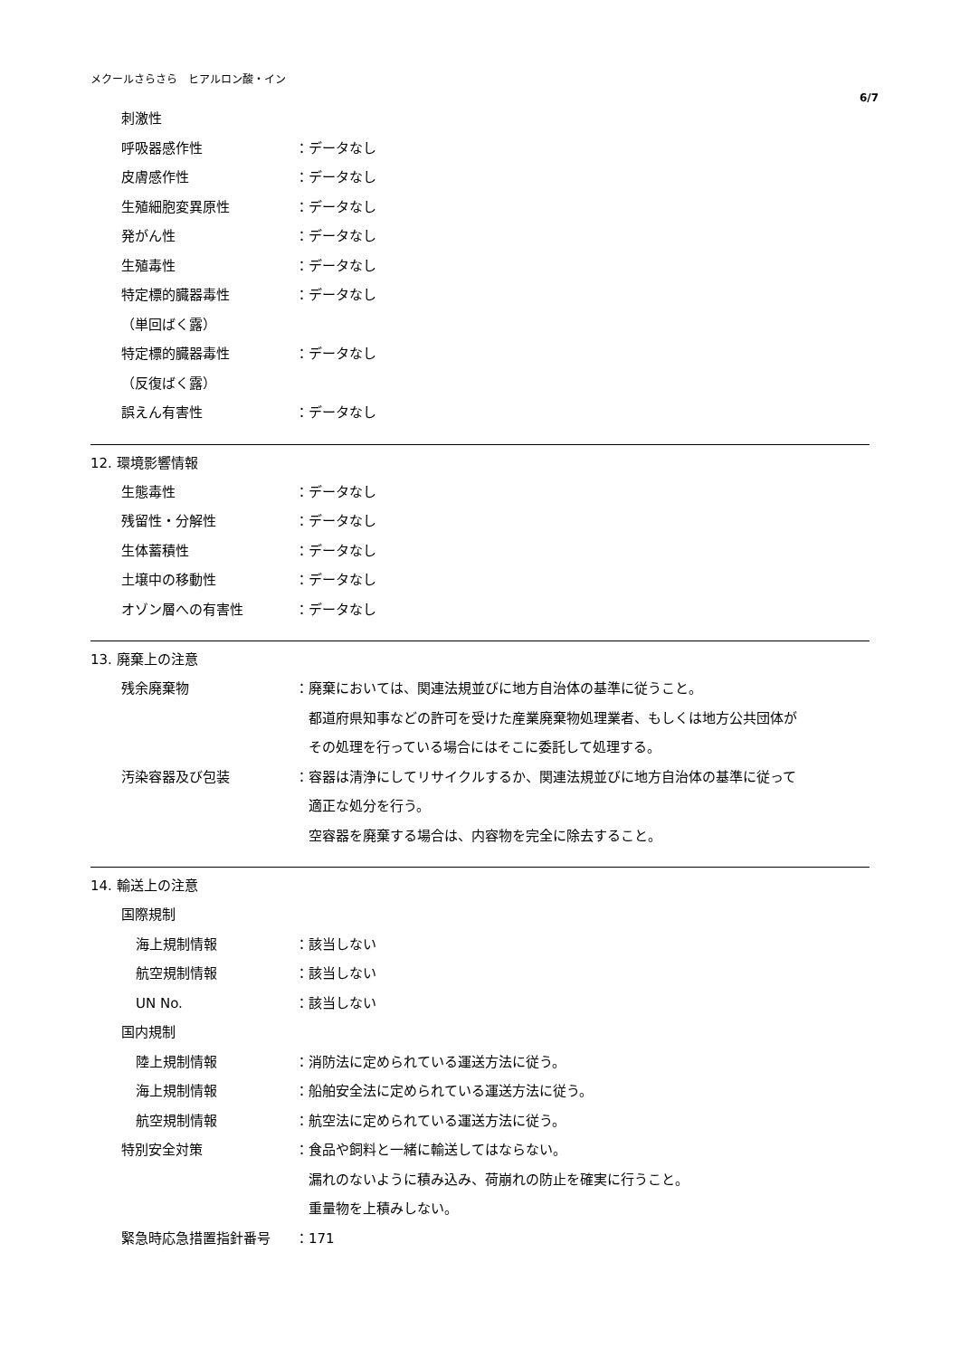メクールさらさら　ヒアルロン酸・イン
6/7
刺激性
呼吸器感作性 ：データなし
皮膚感作性 ：データなし
生殖細胞変異原性 ：データなし
発がん性 ：データなし
生殖毒性 ：データなし
特定標的臓器毒性 ：データなし
（単回ばく露）
特定標的臓器毒性 ：データなし
（反復ばく露）
誤えん有害性 ：データなし
12. 環境影響情報
生態毒性 ：データなし
残留性・分解性 ：データなし
生体蓄積性 ：データなし
土壌中の移動性 ：データなし
オゾン層への有害性 ：データなし
13. 廃棄上の注意
残余廃棄物 ：廃棄においては、関連法規並びに地方自治体の基準に従うこと。
　都道府県知事などの許可を受けた産業廃棄物処理業者、もしくは地方公共団体が
　その処理を行っている場合にはそこに委託して処理する。
汚染容器及び包装 ：容器は清浄にしてリサイクルするか、関連法規並びに地方自治体の基準に従って
　適正な処分を行う。
　空容器を廃棄する場合は、内容物を完全に除去すること。
14. 輸送上の注意
国際規制
海上規制情報 ：該当しない
航空規制情報 ：該当しない
UN No. ：該当しない
国内規制
陸上規制情報 ：消防法に定められている運送方法に従う。
海上規制情報 ：船舶安全法に定められている運送方法に従う。
航空規制情報 ：航空法に定められている運送方法に従う。
特別安全対策 ：食品や飼料と一緒に輸送してはならない。
　漏れのないように積み込み、荷崩れの防止を確実に行うこと。
　重量物を上積みしない。
緊急時応急措置指針番号 ：171